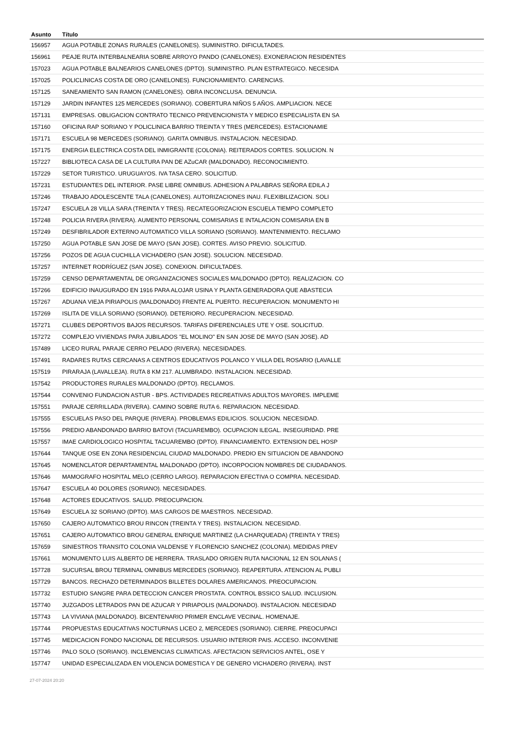| Asunto | Título |
| --- | --- |
| 156957 | AGUA POTABLE ZONAS RURALES (CANELONES). SUMINISTRO. DIFICULTADES. |
| 156961 | PEAJE RUTA INTERBALNEARIA SOBRE ARROYO PANDO (CANELONES). EXONERACION RESIDENTES |
| 157023 | AGUA POTABLE BALNEARIOS CANELONES (DPTO). SUMINISTRO. PLAN ESTRATEGICO. NECESIDA |
| 157025 | POLICLINICAS COSTA DE ORO (CANELONES). FUNCIONAMIENTO. CARENCIAS. |
| 157125 | SANEAMIENTO SAN RAMON (CANELONES). OBRA INCONCLUSA. DENUNCIA. |
| 157129 | JARDIN INFANTES 125 MERCEDES (SORIANO). COBERTURA NIÑOS 5 AÑOS. AMPLIACION. NECE |
| 157131 | EMPRESAS. OBLIGACION CONTRATO TECNICO PREVENCIONISTA Y MEDICO ESPECIALISTA EN SA |
| 157160 | OFICINA RAP SORIANO Y POLICLINICA BARRIO TREINTA Y TRES (MERCEDES). ESTACIONAMIE |
| 157171 | ESCUELA 98 MERCEDES (SORIANO). GARITA OMNIBUS. INSTALACION. NECESIDAD. |
| 157175 | ENERGIA ELECTRICA COSTA DEL INMIGRANTE (COLONIA). REITERADOS CORTES. SOLUCION. N |
| 157227 | BIBLIOTECA CASA DE LA CULTURA PAN DE AZuCAR (MALDONADO). RECONOCIMIENTO. |
| 157229 | SETOR TURISTICO. URUGUAYOS. IVA TASA CERO. SOLICITUD. |
| 157231 | ESTUDIANTES DEL INTERIOR. PASE LIBRE OMNIBUS. ADHESION A PALABRAS SEÑORA EDILA J |
| 157246 | TRABAJO ADOLESCENTE TALA (CANELONES). AUTORIZACIONES INAU. FLEXIBILIZACION. SOLI |
| 157247 | ESCUELA 28 VILLA SARA (TREINTA Y TRES). RECATEGORIZACION ESCUELA TIEMPO COMPLETO |
| 157248 | POLICIA RIVERA (RIVERA). AUMENTO PERSONAL COMISARIAS E INTALACION COMISARIA EN B |
| 157249 | DESFIBRILADOR EXTERNO AUTOMATICO VILLA SORIANO (SORIANO). MANTENIMIENTO. RECLAMO |
| 157250 | AGUA POTABLE SAN JOSE DE MAYO (SAN JOSE). CORTES. AVISO PREVIO. SOLICITUD. |
| 157256 | POZOS DE AGUA CUCHILLA VICHADERO (SAN JOSE). SOLUCION. NECESIDAD. |
| 157257 | INTERNET RODRÍGUEZ (SAN JOSE). CONEXION. DIFICULTADES. |
| 157259 | CENSO DEPARTAMENTAL DE ORGANIZACIONES SOCIALES MALDONADO (DPTO). REALIZACION. CO |
| 157266 | EDIFICIO INAUGURADO EN 1916 PARA ALOJAR USINA Y PLANTA GENERADORA QUE ABASTECIA |
| 157267 | ADUANA VIEJA PIRIAPOLIS (MALDONADO) FRENTE AL PUERTO. RECUPERACION. MONUMENTO HI |
| 157269 | ISLITA DE VILLA SORIANO (SORIANO). DETERIORO. RECUPERACION. NECESIDAD. |
| 157271 | CLUBES DEPORTIVOS BAJOS RECURSOS. TARIFAS DIFERENCIALES UTE Y OSE. SOLICITUD. |
| 157272 | COMPLEJO VIVIENDAS PARA JUBILADOS "EL MOLINO" EN SAN JOSE DE MAYO (SAN JOSE). AD |
| 157489 | LICEO RURAL PARAJE CERRO PELADO (RIVERA). NECESIDADES. |
| 157491 | RADARES RUTAS CERCANAS A CENTROS EDUCATIVOS POLANCO Y VILLA DEL ROSARIO (LAVALLE |
| 157519 | PIRARAJA (LAVALLEJA). RUTA 8 KM 217. ALUMBRADO. INSTALACION. NECESIDAD. |
| 157542 | PRODUCTORES RURALES MALDONADO (DPTO). RECLAMOS. |
| 157544 | CONVENIO FUNDACION ASTUR - BPS. ACTIVIDADES RECREATIVAS ADULTOS MAYORES. IMPLEME |
| 157551 | PARAJE CERRILLADA (RIVERA). CAMINO SOBRE RUTA 6. REPARACION. NECESIDAD. |
| 157555 | ESCUELAS PASO DEL PARQUE (RIVERA). PROBLEMAS EDILICIOS. SOLUCION. NECESIDAD. |
| 157556 | PREDIO ABANDONADO BARRIO BATOVI (TACUAREMBO). OCUPACION ILEGAL. INSEGURIDAD. PRE |
| 157557 | IMAE CARDIOLOGICO HOSPITAL TACUAREMBO (DPTO). FINANCIAMIENTO. EXTENSION DEL HOSP |
| 157644 | TANQUE OSE EN ZONA RESIDENCIAL CIUDAD MALDONADO. PREDIO EN SITUACION DE ABANDONO |
| 157645 | NOMENCLATOR DEPARTAMENTAL MALDONADO (DPTO). INCORPOCION NOMBRES DE CIUDADANOS. |
| 157646 | MAMOGRAFO HOSPITAL MELO (CERRO LARGO). REPARACION EFECTIVA O COMPRA. NECESIDAD. |
| 157647 | ESCUELA 40 DOLORES (SORIANO). NECESIDADES. |
| 157648 | ACTORES EDUCATIVOS. SALUD. PREOCUPACION. |
| 157649 | ESCUELA 32 SORIANO (DPTO). MAS CARGOS DE MAESTROS. NECESIDAD. |
| 157650 | CAJERO AUTOMATICO BROU RINCON (TREINTA Y TRES). INSTALACION. NECESIDAD. |
| 157651 | CAJERO AUTOMATICO BROU GENERAL ENRIQUE MARTINEZ (LA CHARQUEADA) (TREINTA Y TRES) |
| 157659 | SINIESTROS TRANSITO COLONIA VALDENSE Y FLORENCIO SANCHEZ (COLONIA). MEDIDAS PREV |
| 157661 | MONUMENTO LUIS ALBERTO DE HERRERA. TRASLADO ORIGEN RUTA NACIONAL 12 EN SOLANAS ( |
| 157728 | SUCURSAL BROU TERMINAL OMNIBUS MERCEDES (SORIANO). REAPERTURA. ATENCION AL PUBLI |
| 157729 | BANCOS. RECHAZO DETERMINADOS BILLETES DOLARES AMERICANOS. PREOCUPACION. |
| 157732 | ESTUDIO SANGRE PARA DETECCION CANCER PROSTATA. CONTROL BSSICO SALUD. INCLUSION. |
| 157740 | JUZGADOS LETRADOS PAN DE AZUCAR Y PIRIAPOLIS (MALDONADO). INSTALACION. NECESIDAD |
| 157743 | LA VIVIANA (MALDONADO). BICENTENARIO PRIMER ENCLAVE VECINAL. HOMENAJE. |
| 157744 | PROPUESTAS EDUCATIVAS NOCTURNAS LICEO 2, MERCEDES (SORIANO). CIERRE. PREOCUPACI |
| 157745 | MEDICACION FONDO NACIONAL DE RECURSOS. USUARIO INTERIOR PAIS. ACCESO. INCONVENIE |
| 157746 | PALO SOLO (SORIANO). INCLEMENCIAS CLIMATICAS. AFECTACION SERVICIOS ANTEL, OSE Y |
| 157747 | UNIDAD ESPECIALIZADA EN VIOLENCIA DOMESTICA Y DE GENERO VICHADERO (RIVERA). INST |
27-07-2024 20:20